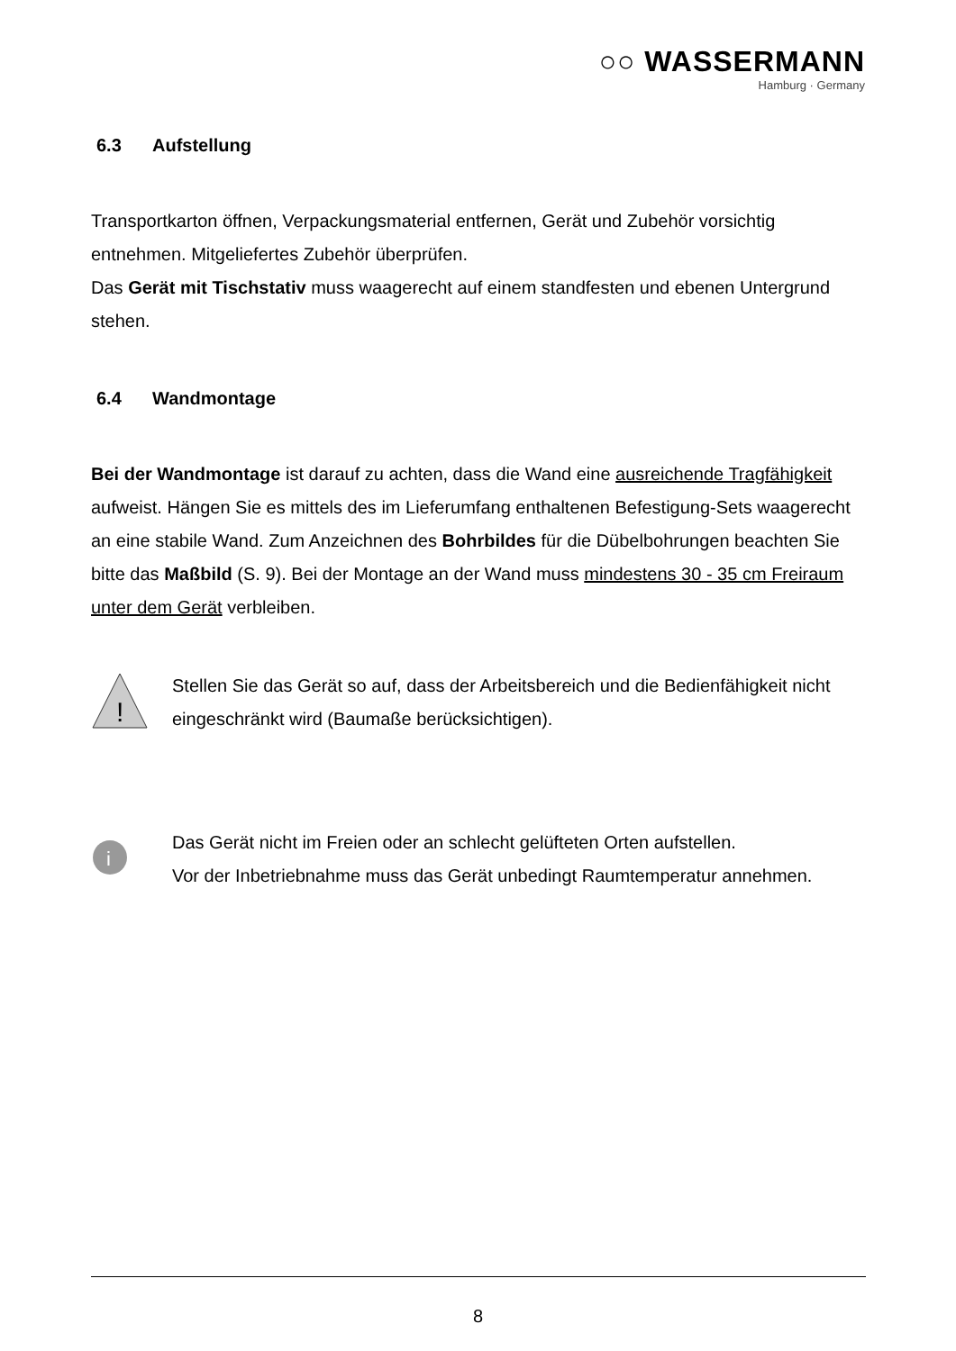○○ WASSERMANN
Hamburg · Germany
6.3 Aufstellung
Transportkarton öffnen, Verpackungsmaterial entfernen, Gerät und Zubehör vorsichtig entnehmen. Mitgeliefertes Zubehör überprüfen.
Das Gerät mit Tischstativ muss waagerecht auf einem standfesten und ebenen Untergrund stehen.
6.4 Wandmontage
Bei der Wandmontage ist darauf zu achten, dass die Wand eine ausreichende Tragfähigkeit aufweist. Hängen Sie es mittels des im Lieferumfang enthaltenen Befestigung-Sets waagerecht an eine stabile Wand. Zum Anzeichnen des Bohrbildes für die Dübelbohrungen beachten Sie bitte das Maßbild (S. 9). Bei der Montage an der Wand muss mindestens 30 - 35 cm Freiraum unter dem Gerät verbleiben.
!
Stellen Sie das Gerät so auf, dass der Arbeitsbereich und die Bedienfähigkeit nicht eingeschränkt wird (Baumaße berücksichtigen).
i
Das Gerät nicht im Freien oder an schlecht gelüfteten Orten aufstellen.
Vor der Inbetriebnahme muss das Gerät unbedingt Raumtemperatur annehmen.
8